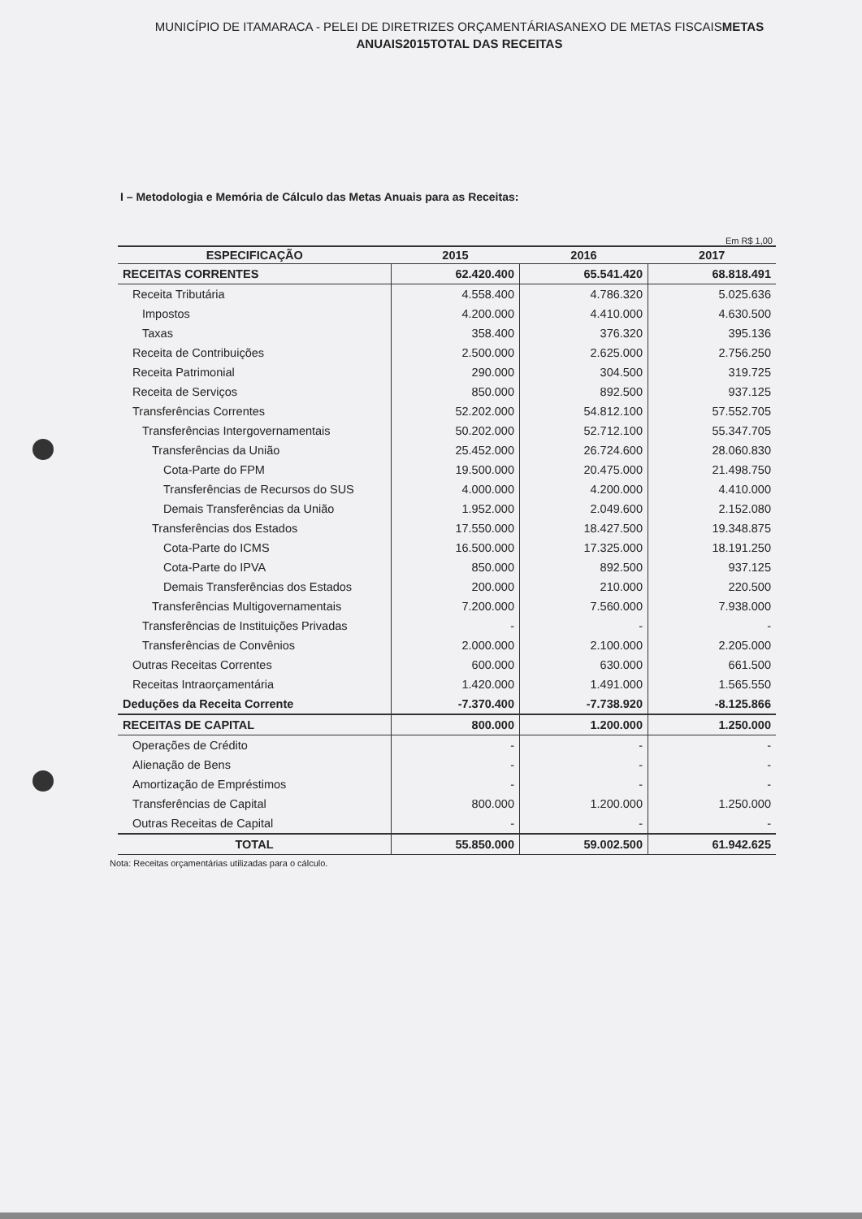MUNICÍPIO DE ITAMARACA - PELEI DE DIRETRIZES ORÇAMENTÁRIASANEXO DE METAS FISCAISMETAS ANUAIS2015TOTAL DAS RECEITAS
I – Metodologia e Memória de Cálculo das Metas Anuais para as Receitas:
Em R$ 1,00
| ESPECIFICAÇÃO | 2015 | 2016 | 2017 |
| --- | --- | --- | --- |
| RECEITAS CORRENTES | 62.420.400 | 65.541.420 | 68.818.491 |
| Receita Tributária | 4.558.400 | 4.786.320 | 5.025.636 |
| Impostos | 4.200.000 | 4.410.000 | 4.630.500 |
| Taxas | 358.400 | 376.320 | 395.136 |
| Receita de Contribuições | 2.500.000 | 2.625.000 | 2.756.250 |
| Receita Patrimonial | 290.000 | 304.500 | 319.725 |
| Receita de Serviços | 850.000 | 892.500 | 937.125 |
| Transferências Correntes | 52.202.000 | 54.812.100 | 57.552.705 |
| Transferências Intergovernamentais | 50.202.000 | 52.712.100 | 55.347.705 |
| Transferências da União | 25.452.000 | 26.724.600 | 28.060.830 |
| Cota-Parte do FPM | 19.500.000 | 20.475.000 | 21.498.750 |
| Transferências de Recursos do SUS | 4.000.000 | 4.200.000 | 4.410.000 |
| Demais Transferências da União | 1.952.000 | 2.049.600 | 2.152.080 |
| Transferências dos Estados | 17.550.000 | 18.427.500 | 19.348.875 |
| Cota-Parte do ICMS | 16.500.000 | 17.325.000 | 18.191.250 |
| Cota-Parte do IPVA | 850.000 | 892.500 | 937.125 |
| Demais Transferências dos Estados | 200.000 | 210.000 | 220.500 |
| Transferências Multigovernamentais | 7.200.000 | 7.560.000 | 7.938.000 |
| Transferências de Instituições Privadas | - | - | - |
| Transferências de Convênios | 2.000.000 | 2.100.000 | 2.205.000 |
| Outras Receitas Correntes | 600.000 | 630.000 | 661.500 |
| Receitas Intraorçamentária | 1.420.000 | 1.491.000 | 1.565.550 |
| Deduções da Receita Corrente | -7.370.400 | -7.738.920 | -8.125.866 |
| RECEITAS DE CAPITAL | 800.000 | 1.200.000 | 1.250.000 |
| Operações de Crédito | - | - | - |
| Alienação de Bens | - | - | - |
| Amortização de Empréstimos | - | - | - |
| Transferências de Capital | 800.000 | 1.200.000 | 1.250.000 |
| Outras Receitas de Capital | - | - | - |
| TOTAL | 55.850.000 | 59.002.500 | 61.942.625 |
Nota: Receitas orçamentárias utilizadas para o cálculo.